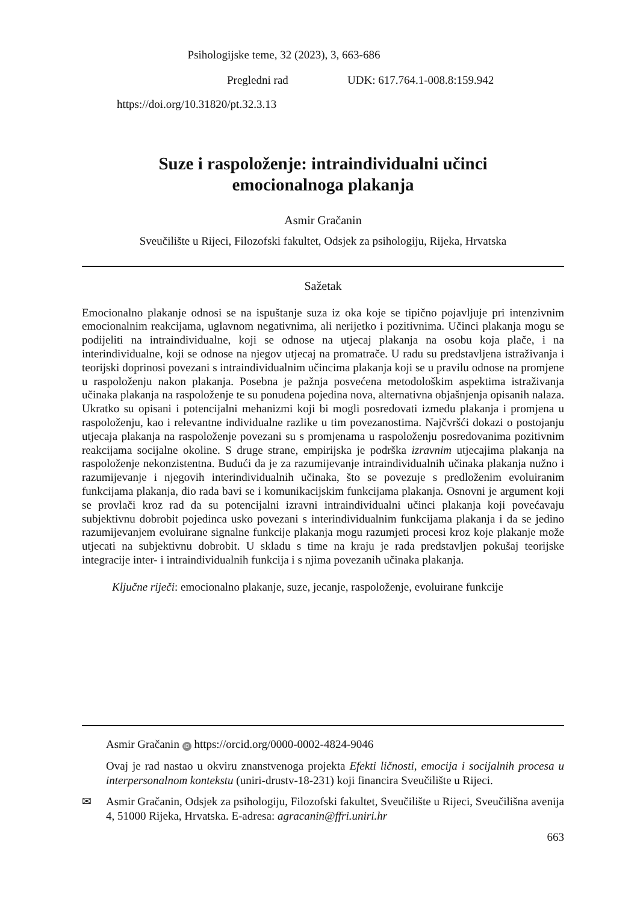Psihologijske teme, 32 (2023), 3, 663-686
Pregledni rad UDK: 617.764.1-008.8:159.942
https://doi.org/10.31820/pt.32.3.13
Suze i raspoloženje: intraindividualni učinci
emocionalnoga plakanja
Asmir Gračanin
Sveučilište u Rijeci, Filozofski fakultet, Odsjek za psihologiju, Rijeka, Hrvatska
Sažetak
Emocionalno plakanje odnosi se na ispuštanje suza iz oka koje se tipično pojavljuje pri intenzivnim emocionalnim reakcijama, uglavnom negativnima, ali nerijetko i pozitivnima. Učinci plakanja mogu se podijeliti na intraindividualne, koji se odnose na utjecaj plakanja na osobu koja plače, i na interindividualne, koji se odnose na njegov utjecaj na promatrače. U radu su predstavljena istraživanja i teorijski doprinosi povezani s intraindividualnim učincima plakanja koji se u pravilu odnose na promjene u raspoloženju nakon plakanja. Posebna je pažnja posvećena metodološkim aspektima istraživanja učinaka plakanja na raspoloženje te su ponuđena pojedina nova, alternativna objašnjenja opisanih nalaza. Ukratko su opisani i potencijalni mehanizmi koji bi mogli posredovati između plakanja i promjena u raspoloženju, kao i relevantne individualne razlike u tim povezanostima. Najčvršći dokazi o postojanju utjecaja plakanja na raspoloženje povezani su s promjenama u raspoloženju posredovanima pozitivnim reakcijama socijalne okoline. S druge strane, empirijska je podrška izravnim utjecajima plakanja na raspoloženje nekonzistentna. Budući da je za razumijevanje intraindividualnih učinaka plakanja nužno i razumijevanje i njegovih interindividualnih učinaka, što se povezuje s predloženim evoluiranim funkcijama plakanja, dio rada bavi se i komunikacijskim funkcijama plakanja. Osnovni je argument koji se provlači kroz rad da su potencijalni izravni intraindividualni učinci plakanja koji povećavaju subjektivnu dobrobit pojedinca usko povezani s interindividualnim funkcijama plakanja i da se jedino razumijevanjem evoluirane signalne funkcije plakanja mogu razumjeti procesi kroz koje plakanje može utjecati na subjektivnu dobrobit. U skladu s time na kraju je rada predstavljen pokušaj teorijske integracije inter- i intraindividualnih funkcija i s njima povezanih učinaka plakanja.
Ključne riječi: emocionalno plakanje, suze, jecanje, raspoloženje, evoluirane funkcije
Asmir Gračanin iD https://orcid.org/0000-0002-4824-9046
Ovaj je rad nastao u okviru znanstvenoga projekta Efekti ličnosti, emocija i socijalnih procesa u interpersonalnom kontekstu (uniri-drustv-18-231) koji financira Sveučilište u Rijeci.
✉ Asmir Gračanin, Odsjek za psihologiju, Filozofski fakultet, Sveučilište u Rijeci, Sveučilišna avenija 4, 51000 Rijeka, Hrvatska. E-adresa: agracanin@ffri.uniri.hr
663